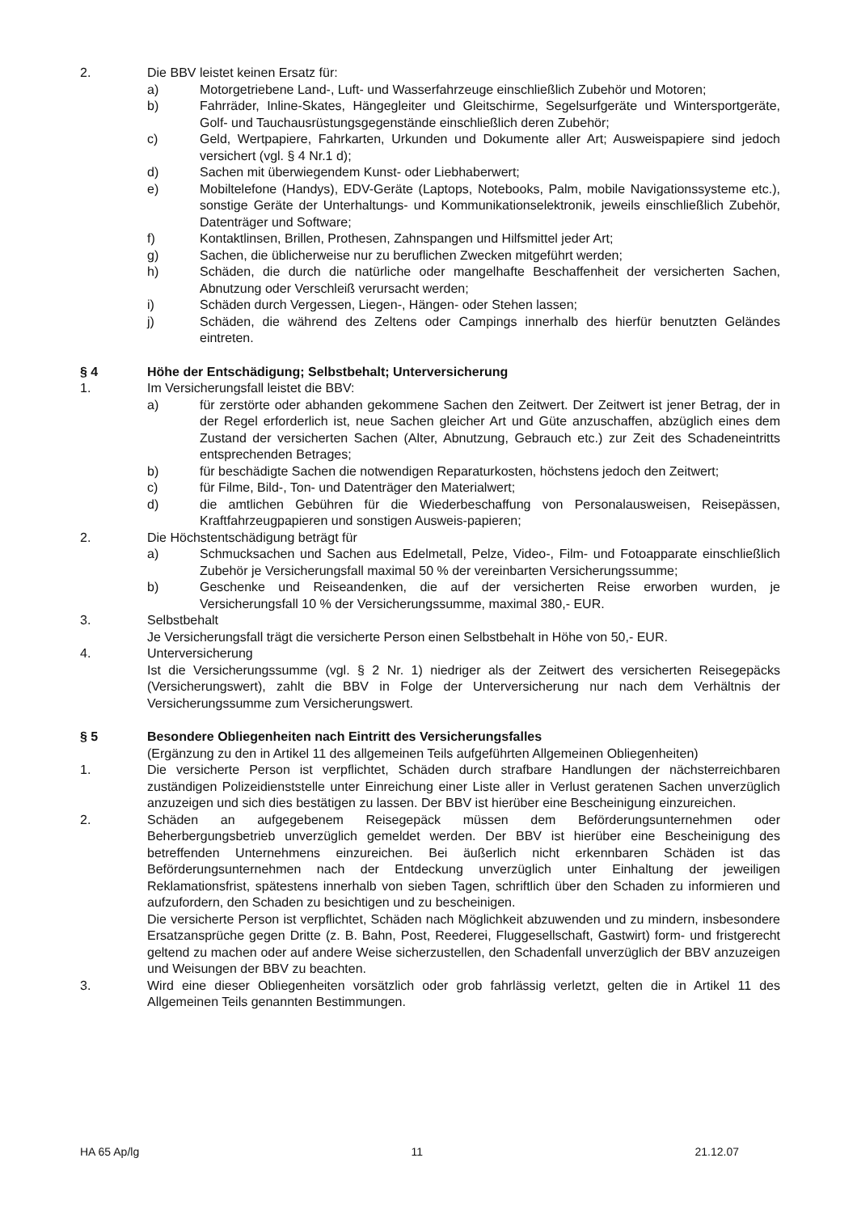2. Die BBV leistet keinen Ersatz für:
a) Motorgetriebene Land-, Luft- und Wasserfahrzeuge einschließlich Zubehör und Motoren;
b) Fahrräder, Inline-Skates, Hängegleiter und Gleitschirme, Segelsurfgeräte und Wintersportgeräte, Golf- und Tauchausrüstungsgegenstände einschließlich deren Zubehör;
c) Geld, Wertpapiere, Fahrkarten, Urkunden und Dokumente aller Art; Ausweispapiere sind jedoch versichert (vgl. § 4 Nr.1 d);
d) Sachen mit überwiegendem Kunst- oder Liebhaberwert;
e) Mobiltelefone (Handys), EDV-Geräte (Laptops, Notebooks, Palm, mobile Navigationssysteme etc.), sonstige Geräte der Unterhaltungs- und Kommunikationselektronik, jeweils einschließlich Zubehör, Datenträger und Software;
f) Kontaktlinsen, Brillen, Prothesen, Zahnspangen und Hilfsmittel jeder Art;
g) Sachen, die üblicherweise nur zu beruflichen Zwecken mitgeführt werden;
h) Schäden, die durch die natürliche oder mangelhafte Beschaffenheit der versicherten Sachen, Abnutzung oder Verschleiß verursacht werden;
i) Schäden durch Vergessen, Liegen-, Hängen- oder Stehen lassen;
j) Schäden, die während des Zeltens oder Campings innerhalb des hierfür benutzten Geländes eintreten.
§ 4 Höhe der Entschädigung; Selbstbehalt; Unterversicherung
1. Im Versicherungsfall leistet die BBV:
a) für zerstörte oder abhanden gekommene Sachen den Zeitwert. Der Zeitwert ist jener Betrag, der in der Regel erforderlich ist, neue Sachen gleicher Art und Güte anzuschaffen, abzüglich eines dem Zustand der versicherten Sachen (Alter, Abnutzung, Gebrauch etc.) zur Zeit des Schadeneintritts entsprechenden Betrages;
b) für beschädigte Sachen die notwendigen Reparaturkosten, höchstens jedoch den Zeitwert;
c) für Filme, Bild-, Ton- und Datenträger den Materialwert;
d) die amtlichen Gebühren für die Wiederbeschaffung von Personalausweisen, Reisepässen, Kraftfahrzeugpapieren und sonstigen Ausweis-papieren;
2. Die Höchstentschädigung beträgt für
a) Schmucksachen und Sachen aus Edelmetall, Pelze, Video-, Film- und Fotoapparate einschließlich Zubehör je Versicherungsfall maximal 50 % der vereinbarten Versicherungssumme;
b) Geschenke und Reiseandenken, die auf der versicherten Reise erworben wurden, je Versicherungsfall 10 % der Versicherungssumme, maximal 380,- EUR.
3. Selbstbehalt
Je Versicherungsfall trägt die versicherte Person einen Selbstbehalt in Höhe von 50,- EUR.
4. Unterversicherung
Ist die Versicherungssumme (vgl. § 2 Nr. 1) niedriger als der Zeitwert des versicherten Reisegepäcks (Versicherungswert), zahlt die BBV in Folge der Unterversicherung nur nach dem Verhältnis der Versicherungssumme zum Versicherungswert.
§ 5 Besondere Obliegenheiten nach Eintritt des Versicherungsfalles
(Ergänzung zu den in Artikel 11 des allgemeinen Teils aufgeführten Allgemeinen Obliegenheiten)
1. Die versicherte Person ist verpflichtet, Schäden durch strafbare Handlungen der nächsterreichbaren zuständigen Polizeidienststelle unter Einreichung einer Liste aller in Verlust geratenen Sachen unverzüglich anzuzeigen und sich dies bestätigen zu lassen. Der BBV ist hierüber eine Bescheinigung einzureichen.
2. Schäden an aufgegebenem Reisegepäck müssen dem Beförderungsunternehmen oder Beherbergungsbetrieb unverzüglich gemeldet werden. Der BBV ist hierüber eine Bescheinigung des betreffenden Unternehmens einzureichen. Bei äußerlich nicht erkennbaren Schäden ist das Beförderungsunternehmen nach der Entdeckung unverzüglich unter Einhaltung der jeweiligen Reklamationsfrist, spätestens innerhalb von sieben Tagen, schriftlich über den Schaden zu informieren und aufzufordern, den Schaden zu besichtigen und zu bescheinigen.
Die versicherte Person ist verpflichtet, Schäden nach Möglichkeit abzuwenden und zu mindern, insbesondere Ersatzansprüche gegen Dritte (z. B. Bahn, Post, Reederei, Fluggesellschaft, Gastwirt) form- und fristgerecht geltend zu machen oder auf andere Weise sicherzustellen, den Schadenfall unverzüglich der BBV anzuzeigen und Weisungen der BBV zu beachten.
3. Wird eine dieser Obliegenheiten vorsätzlich oder grob fahrlässig verletzt, gelten die in Artikel 11 des Allgemeinen Teils genannten Bestimmungen.
HA 65 Ap/lg 11 21.12.07